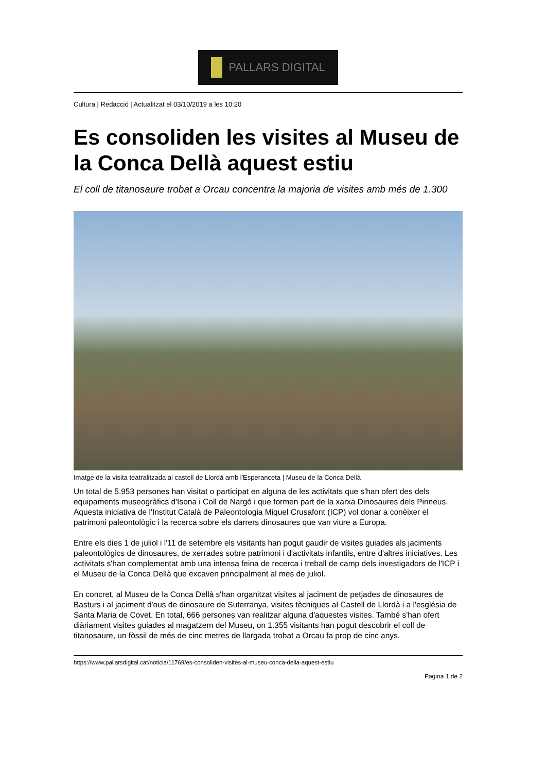PALLARS DIGITAL
Cultura | Redacció | Actualitzat el 03/10/2019 a les 10:20
Es consoliden les visites al Museu de la Conca Dellà aquest estiu
El coll de titanosaure trobat a Orcau concentra la majoria de visites amb més de 1.300
Imatge de la visita teatralitzada al castell de Llordà amb l'Esperanceta | Museu de la Conca Dellà
Un total de 5.953 persones han visitat o participat en alguna de les activitats que s'han ofert des dels equipaments museogràfics d'Isona i Coll de Nargó i que formen part de la xarxa Dinosaures dels Pirineus. Aquesta iniciativa de l'Institut Català de Paleontologia Miquel Crusafont (ICP) vol donar a conèixer el patrimoni paleontològic i la recerca sobre els darrers dinosaures que van viure a Europa.
Entre els dies 1 de juliol i l'11 de setembre els visitants han pogut gaudir de visites guiades als jaciments paleontològics de dinosaures, de xerrades sobre patrimoni i d'activitats infantils, entre d'altres iniciatives. Les activitats s'han complementat amb una intensa feina de recerca i treball de camp dels investigadors de l'ICP i el Museu de la Conca Dellà que excaven principalment al mes de juliol.
En concret, al Museu de la Conca Dellà s'han organitzat visites al jaciment de petjades de dinosaures de Basturs i al jaciment d'ous de dinosaure de Suterranya, visites tècniques al Castell de Llordà i a l'església de Santa Maria de Covet. En total, 666 persones van realitzar alguna d'aquestes visites. També s'han ofert diàriament visites guiades al magatzem del Museu, on 1.355 visitants han pogut descobrir el coll de titanosaure, un fòssil de més de cinc metres de llargada trobat a Orcau fa prop de cinc anys.
https://www.pallarsdigital.cat/noticia/11769/es-consoliden-visites-al-museu-conca-della-aquest-estiu
Pagina 1 de 2